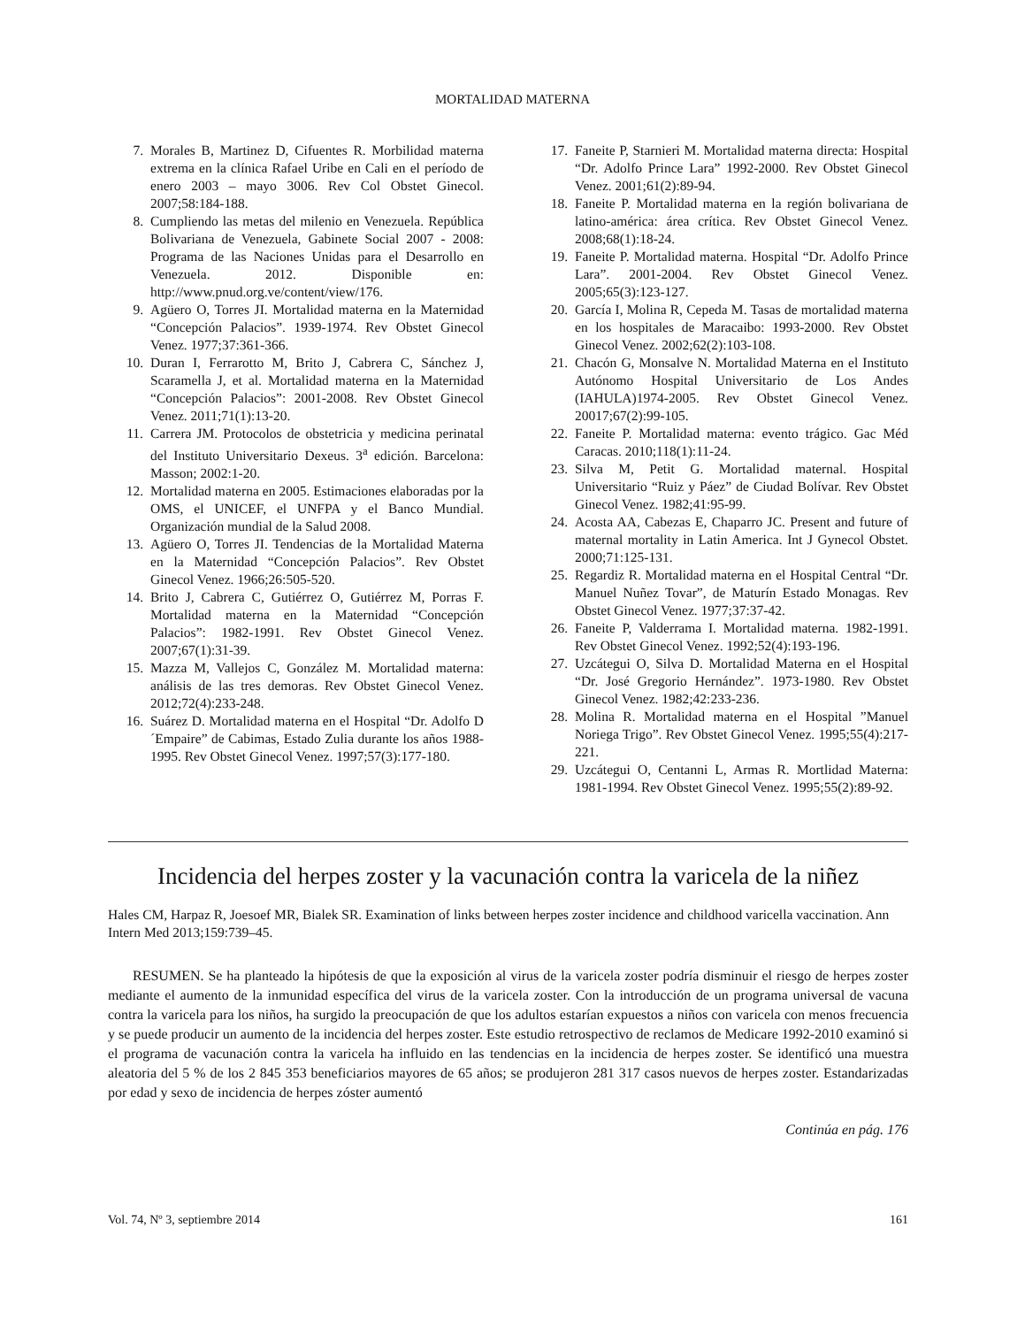MORTALIDAD MATERNA
7. Morales B, Martinez D, Cifuentes R. Morbilidad materna extrema en la clínica Rafael Uribe en Cali en el período de enero 2003 – mayo 3006. Rev Col Obstet Ginecol. 2007;58:184-188.
8. Cumpliendo las metas del milenio en Venezuela. República Bolivariana de Venezuela, Gabinete Social 2007 - 2008: Programa de las Naciones Unidas para el Desarrollo en Venezuela. 2012. Disponible en: http://www.pnud.org.ve/content/view/176.
9. Agüero O, Torres JI. Mortalidad materna en la Maternidad “Concepción Palacios”. 1939-1974. Rev Obstet Ginecol Venez. 1977;37:361-366.
10. Duran I, Ferrarotto M, Brito J, Cabrera C, Sánchez J, Scaramella J, et al. Mortalidad materna en la Maternidad “Concepción Palacios”: 2001-2008. Rev Obstet Ginecol Venez. 2011;71(1):13-20.
11. Carrera JM. Protocolos de obstetricia y medicina perinatal del Instituto Universitario Dexeus. 3<sup>a</sup> edición. Barcelona: Masson; 2002:1-20.
12. Mortalidad materna en 2005. Estimaciones elaboradas por la OMS, el UNICEF, el UNFPA y el Banco Mundial. Organización mundial de la Salud 2008.
13. Agüero O, Torres JI. Tendencias de la Mortalidad Materna en la Maternidad “Concepción Palacios”. Rev Obstet Ginecol Venez. 1966;26:505-520.
14. Brito J, Cabrera C, Gutiérrez O, Gutiérrez M, Porras F. Mortalidad materna en la Maternidad “Concepción Palacios”: 1982-1991. Rev Obstet Ginecol Venez. 2007;67(1):31-39.
15. Mazza M, Vallejos C, González M. Mortalidad materna: análisis de las tres demoras. Rev Obstet Ginecol Venez. 2012;72(4):233-248.
16. Suárez D. Mortalidad materna en el Hospital “Dr. Adolfo D´Empaire” de Cabimas, Estado Zulia durante los años 1988-1995. Rev Obstet Ginecol Venez. 1997;57(3):177-180.
17. Faneite P, Starnieri M. Mortalidad materna directa: Hospital “Dr. Adolfo Prince Lara” 1992-2000. Rev Obstet Ginecol Venez. 2001;61(2):89-94.
18. Faneite P. Mortalidad materna en la región bolivariana de latino-américa: área crítica. Rev Obstet Ginecol Venez. 2008;68(1):18-24.
19. Faneite P. Mortalidad materna. Hospital “Dr. Adolfo Prince Lara”. 2001-2004. Rev Obstet Ginecol Venez. 2005;65(3):123-127.
20. García I, Molina R, Cepeda M. Tasas de mortalidad materna en los hospitales de Maracaibo: 1993-2000. Rev Obstet Ginecol Venez. 2002;62(2):103-108.
21. Chacón G, Monsalve N. Mortalidad Materna en el Instituto Autónomo Hospital Universitario de Los Andes (IAHULA)1974-2005. Rev Obstet Ginecol Venez. 20017;67(2):99-105.
22. Faneite P. Mortalidad materna: evento trágico. Gac Méd Caracas. 2010;118(1):11-24.
23. Silva M, Petit G. Mortalidad maternal. Hospital Universitario “Ruiz y Páez” de Ciudad Bolívar. Rev Obstet Ginecol Venez. 1982;41:95-99.
24. Acosta AA, Cabezas E, Chaparro JC. Present and future of maternal mortality in Latin America. Int J Gynecol Obstet. 2000;71:125-131.
25. Regardiz R. Mortalidad materna en el Hospital Central “Dr. Manuel Nuñez Tovar”, de Maturín Estado Monagas. Rev Obstet Ginecol Venez. 1977;37:37-42.
26. Faneite P, Valderrama I. Mortalidad materna. 1982-1991. Rev Obstet Ginecol Venez. 1992;52(4):193-196.
27. Uzcátegui O, Silva D. Mortalidad Materna en el Hospital “Dr. José Gregorio Hernández”. 1973-1980. Rev Obstet Ginecol Venez. 1982;42:233-236.
28. Molina R. Mortalidad materna en el Hospital ”Manuel Noriega Trigo”. Rev Obstet Ginecol Venez. 1995;55(4):217-221.
29. Uzcátegui O, Centanni L, Armas R. Mortlidad Materna: 1981-1994. Rev Obstet Ginecol Venez. 1995;55(2):89-92.
Incidencia del herpes zoster y la vacunación contra la varicela de la niñez
Hales CM, Harpaz R, Joesoef MR, Bialek SR. Examination of links between herpes zoster incidence and childhood varicella vaccination. Ann Intern Med 2013;159:739–45.
RESUMEN. Se ha planteado la hipótesis de que la exposición al virus de la varicela zoster podría disminuir el riesgo de herpes zoster mediante el aumento de la inmunidad específica del virus de la varicela zoster. Con la introducción de un programa universal de vacuna contra la varicela para los niños, ha surgido la preocupación de que los adultos estarían expuestos a niños con varicela con menos frecuencia y se puede producir un aumento de la incidencia del herpes zoster. Este estudio retrospectivo de reclamos de Medicare 1992-2010 examinó si el programa de vacunación contra la varicela ha influido en las tendencias en la incidencia de herpes zoster. Se identificó una muestra aleatoria del 5 % de los 2 845 353 beneficiarios mayores de 65 años; se produjeron 281 317 casos nuevos de herpes zoster. Estandarizadas por edad y sexo de incidencia de herpes zóster aumentó
Continúa en pág. 176
Vol. 74, Nº 3, septiembre 2014 161